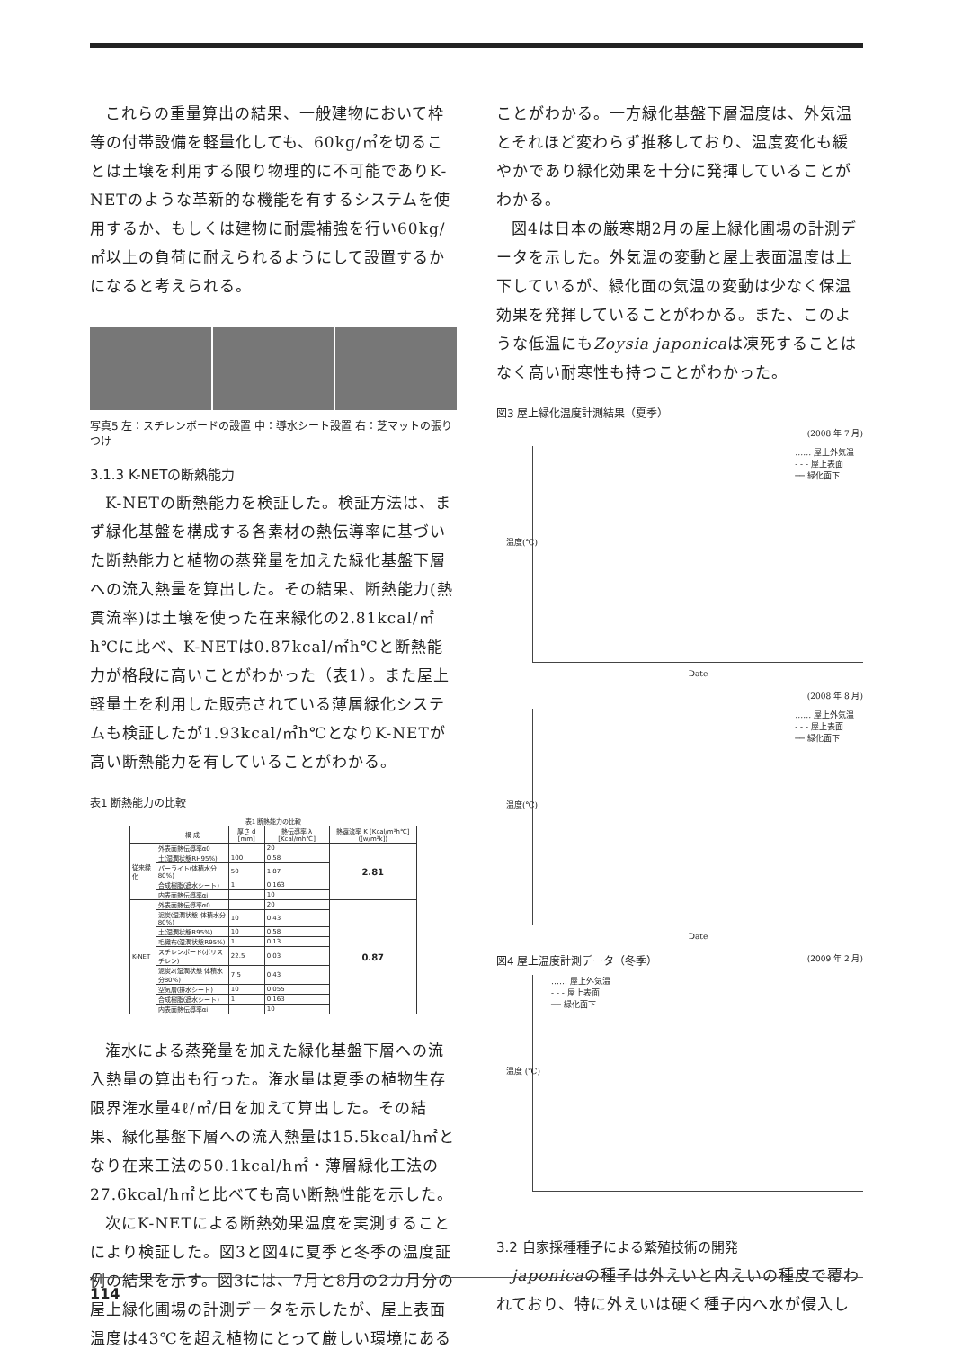これらの重量算出の結果、一般建物において枠等の付帯設備を軽量化しても、60kg/㎡を切ることは土壌を利用する限り物理的に不可能でありK-NETのような革新的な機能を有するシステムを使用するか、もしくは建物に耐震補強を行い60kg/㎡以上の負荷に耐えられるようにして設置するかになると考えられる。
写真5 左：スチレンボードの設置 中：導水シート設置 右：芝マットの張りつけ
3.1.3 K-NETの断熱能力
K-NETの断熱能力を検証した。検証方法は、まず緑化基盤を構成する各素材の熱伝導率に基づいた断熱能力と植物の蒸発量を加えた緑化基盤下層への流入熱量を算出した。その結果、断熱能力(熱貫流率)は土壌を使った在来緑化の2.81kcal/㎡h℃に比べ、K-NETは0.87kcal/㎡h℃と断熱能力が格段に高いことがわかった（表1）。また屋上軽量土を利用した販売されている薄層緑化システムも検証したが1.93kcal/㎡h℃となりK-NETが高い断熱能力を有していることがわかる。
表1 断熱能力の比較
表1 断熱能力の比較
| | 構 成 | 厚さ d [mm] | 熱伝導率 λ [Kcal/mh℃] | 熱還流率 K [Kcal/m²h℃]([w/m²k]) |
| --- | --- | --- | --- | --- |
| 従来緑化 | 外表面熱伝導率α0 | | 20 | 2.81 |
| | 土(湿潤状態RH95%) | 100 | 0.58 | |
| | パーライト(体積水分80%) | 50 | 1.87 | |
| | 合成樹脂(遮水シート) | 1 | 0.163 | |
| | 内表面熱伝導率αi | | 10 | |
| K-NET | 外表面熱伝導率α0 | | 20 | 0.87 |
| | 泥炭(湿潤状態 体積水分80%) | 10 | 0.43 | |
| | 土(湿潤状態R95%) | 10 | 0.58 | |
| | 毛織布(湿潤状態R95%) | 1 | 0.13 | |
| | スチレンボード(ポリスチレン) | 22.5 | 0.03 | |
| | 泥炭2(湿潤状態 体積水分80%) | 7.5 | 0.43 | |
| | 空気層(排水シート) | 10 | 0.055 | |
| | 合成樹脂(遮水シート) | 1 | 0.163 | |
| | 内表面熱伝導率αi | | 10 | |
潅水による蒸発量を加えた緑化基盤下層への流入熱量の算出も行った。潅水量は夏季の植物生存限界潅水量4ℓ/㎡/日を加えて算出した。その結果、緑化基盤下層への流入熱量は15.5kcal/h㎡となり在来工法の50.1kcal/h㎡・薄層緑化工法の27.6kcal/h㎡と比べても高い断熱性能を示した。
次にK-NETによる断熱効果温度を実測することにより検証した。図3と図4に夏季と冬季の温度証例の結果を示す。図3には、7月と8月の2カ月分の屋上緑化圃場の計測データを示したが、屋上表面温度は43℃を超え植物にとって厳しい環境にある
ことがわかる。一方緑化基盤下層温度は、外気温とそれほど変わらず推移しており、温度変化も緩やかであり緑化効果を十分に発揮していることがわかる。
図4は日本の厳寒期2月の屋上緑化圃場の計測データを示した。外気温の変動と屋上表面温度は上下しているが、緑化面の気温の変動は少なく保温効果を発揮していることがわかる。また、このような低温にもZoysia japonicaは凍死することはなく高い耐寒性も持つことがわかった。
図3 屋上緑化温度計測結果（夏季）
(2008 年 7 月)
…… 屋上外気温
- - - 屋上表面
── 緑化面下
温度(℃)
Date
(2008 年 8 月)
…… 屋上外気温
- - - 屋上表面
── 緑化面下
温度(℃)
Date
図4 屋上温度計測データ（冬季） (2009 年 2 月)
…… 屋上外気温
- - - 屋上表面
── 緑化面下
温度 (℃)
3.2 自家採種種子による繁殖技術の開発
japonicaの種子は外えいと内えいの種皮で覆われており、特に外えいは硬く種子内へ水が侵入し
114